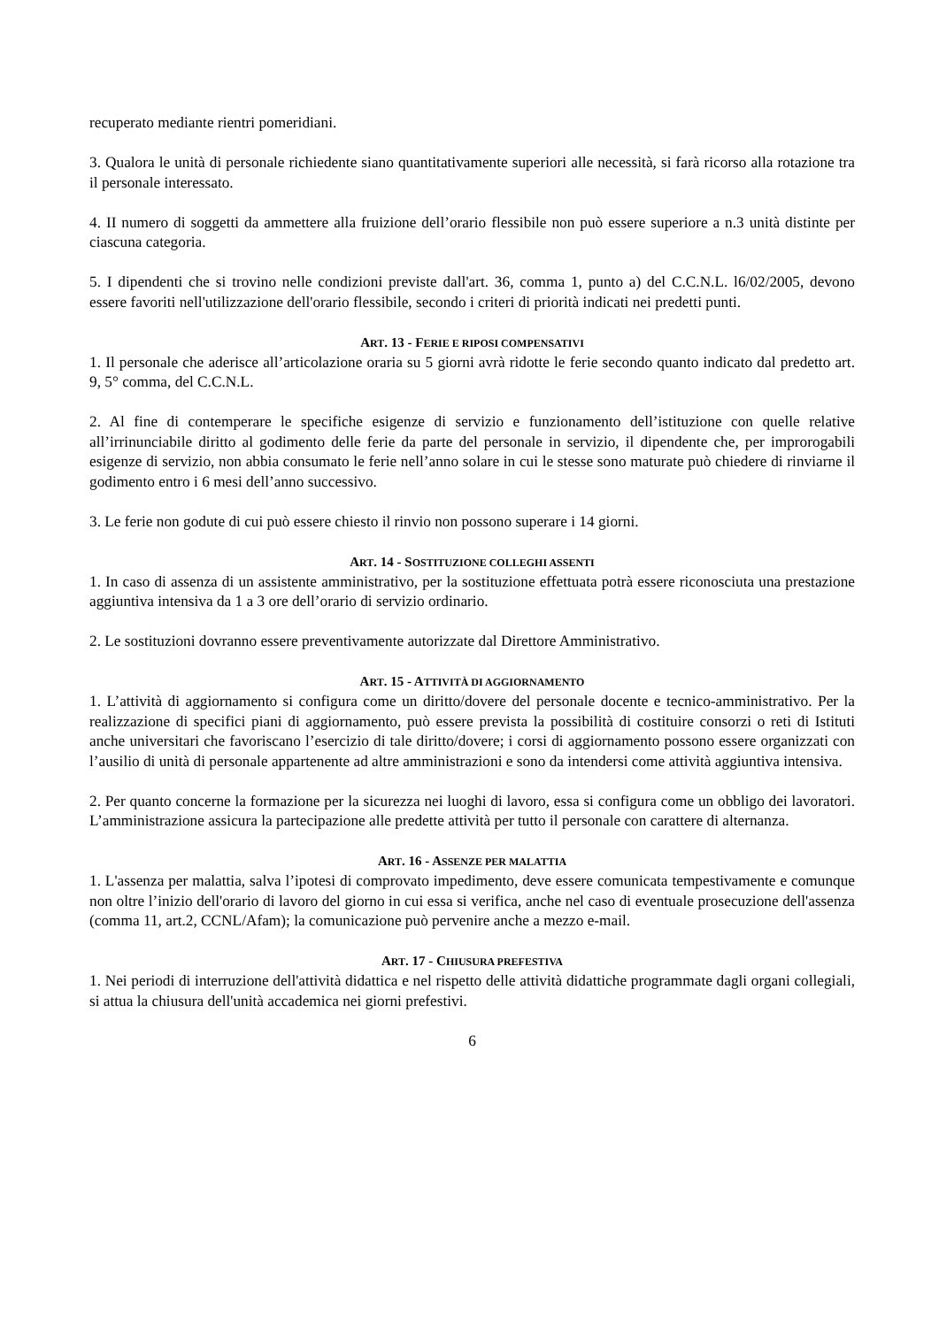recuperato mediante rientri pomeridiani.
3. Qualora le unità di personale richiedente siano quantitativamente superiori alle necessità, si farà ricorso alla rotazione tra il personale interessato.
4. II numero di soggetti da ammettere alla fruizione dell’orario flessibile non può essere superiore a n.3 unità distinte per ciascuna categoria.
5. I dipendenti che si trovino nelle condizioni previste dall'art. 36, comma 1, punto a) del C.C.N.L. l6/02/2005, devono essere favoriti nell'utilizzazione dell'orario flessibile, secondo i criteri di priorità indicati nei predetti punti.
ART. 13 - FERIE E RIPOSI COMPENSATIVI
1. Il personale che aderisce all’articolazione oraria su 5 giorni avrà ridotte le ferie secondo quanto indicato dal predetto art. 9, 5° comma, del C.C.N.L.
2. Al fine di contemperare le specifiche esigenze di servizio e funzionamento dell’istituzione con quelle relative all’irrinunciabile diritto al godimento delle ferie da parte del personale in servizio, il dipendente che, per improrogabili esigenze di servizio, non abbia consumato le ferie nell’anno solare in cui le stesse sono maturate può chiedere di rinviarne il godimento entro i 6 mesi dell’anno successivo.
3. Le ferie non godute di cui può essere chiesto il rinvio non possono superare i 14 giorni.
ART. 14 - SOSTITUZIONE COLLEGHI ASSENTI
1. In caso di assenza di un assistente amministrativo, per la sostituzione effettuata potrà essere riconosciuta una prestazione aggiuntiva intensiva da 1 a 3 ore dell’orario di servizio ordinario.
2. Le sostituzioni dovranno essere preventivamente autorizzate dal Direttore Amministrativo.
ART. 15 - ATTIVITÀ DI AGGIORNAMENTO
1. L’attività di aggiornamento si configura come un diritto/dovere del personale docente e tecnico-amministrativo. Per la realizzazione di specifici piani di aggiornamento, può essere prevista la possibilità di costituire consorzi o reti di Istituti anche universitari che favoriscano l’esercizio di tale diritto/dovere; i corsi di aggiornamento possono essere organizzati con l’ausilio di unità di personale appartenente ad altre amministrazioni e sono da intendersi come attività aggiuntiva intensiva.
2. Per quanto concerne la formazione per la sicurezza nei luoghi di lavoro, essa si configura come un obbligo dei lavoratori. L’amministrazione assicura la partecipazione alle predette attività per tutto il personale con carattere di alternanza.
ART. 16 - ASSENZE PER MALATTIA
1. L'assenza per malattia, salva l’ipotesi di comprovato impedimento, deve essere comunicata tempestivamente e comunque non oltre l’inizio dell'orario di lavoro del giorno in cui essa si verifica, anche nel caso di eventuale prosecuzione dell'assenza (comma 11, art.2, CCNL/Afam); la comunicazione può pervenire anche a mezzo e-mail.
ART. 17 - CHIUSURA PREFESTIVA
1. Nei periodi di interruzione dell'attività didattica e nel rispetto delle attività didattiche programmate dagli organi collegiali, si attua la chiusura dell'unità accademica nei giorni prefestivi.
6